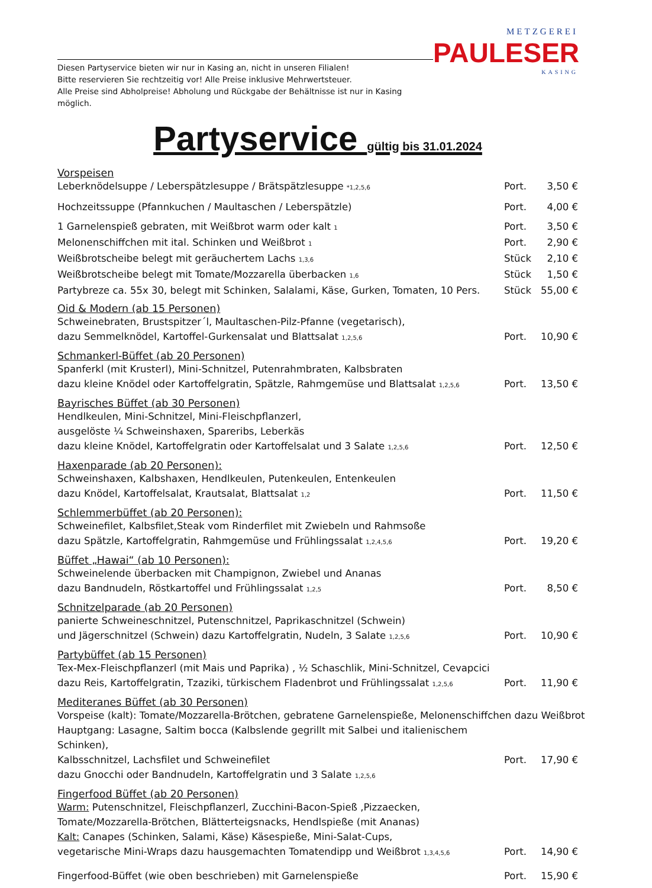Diesen Partyservice bieten wir nur in Kasing an, nicht in unseren Filialen!
Bitte reservieren Sie rechtzeitig vor! Alle Preise inklusive Mehrwertsteuer.
Alle Preise sind Abholpreise! Abholung und Rückgabe der Behältnisse ist nur in Kasing möglich.
METZGEREI
PAULESER
KASING
Partyservice gültig bis 31.01.2024
Vorspeisen
Leberknödelsuppe / Leberspätzlesuppe / Brätspätzlesuppe <sub>*1,2,5,6</sub> Port. 3,50 €
Hochzeitssuppe (Pfannkuchen / Maultaschen / Leberspätzle) Port. 4,00 €
1 Garnelenspieß gebraten, mit Weißbrot warm oder kalt <sub>1</sub> Port. 3,50 €
Melonenschiffchen mit ital. Schinken und Weißbrot <sub>1</sub> Port. 2,90 €
Weißbrotscheibe belegt mit geräuchertem Lachs <sub>1,3,6</sub> Stück 2,10 €
Weißbrotscheibe belegt mit Tomate/Mozzarella überbacken <sub>1,6</sub> Stück 1,50 €
Partybreze ca. 55x 30, belegt mit Schinken, Salalami, Käse, Gurken, Tomaten, 10 Pers. Stück 55,00 €
Oid & Modern (ab 15 Personen)
Schweinebraten, Brustspitzer´l, Maultaschen-Pilz-Pfanne (vegetarisch),
dazu Semmelknödel, Kartoffel-Gurkensalat und Blattsalat <sub>1,2,5,6</sub>
Port.
10,90 €
Schmankerl-Büffet (ab 20 Personen)
Spanferkl (mit Krusterl), Mini-Schnitzel, Putenrahmbraten, Kalbsbraten
dazu kleine Knödel oder Kartoffelgratin, Spätzle, Rahmgemüse und Blattsalat <sub>1,2,5,6</sub>
Port.
13,50 €
Bayrisches Büffet (ab 30 Personen)
Hendlkeulen, Mini-Schnitzel, Mini-Fleischpflanzerl,
ausgelöste ¼ Schweinshaxen, Spareribs, Leberkäs
dazu kleine Knödel, Kartoffelgratin oder Kartoffelsalat und 3 Salate <sub>1,2,5,6</sub>
Port.
12,50 €
Haxenparade (ab 20 Personen):
Schweinshaxen, Kalbshaxen, Hendlkeulen, Putenkeulen, Entenkeulen
dazu Knödel, Kartoffelsalat, Krautsalat, Blattsalat <sub>1,2</sub>
Port.
11,50 €
Schlemmerbüffet (ab 20 Personen):
Schweinefilet, Kalbsfilet,Steak vom Rinderfilet mit Zwiebeln und Rahmsoße
dazu Spätzle, Kartoffelgratin, Rahmgemüse und Frühlingssalat <sub>1,2,4,5,6</sub>
Port.
19,20 €
Büffet „Hawai“ (ab 10 Personen):
Schweinelende überbacken mit Champignon, Zwiebel und Ananas
dazu Bandnudeln, Röstkartoffel und Frühlingssalat <sub>1,2,5</sub>
Port.
8,50 €
Schnitzelparade (ab 20 Personen)
panierte Schweineschnitzel, Putenschnitzel, Paprikaschnitzel (Schwein)
und Jägerschnitzel (Schwein) dazu Kartoffelgratin, Nudeln, 3 Salate <sub>1,2,5,6</sub>
Port.
10,90 €
Partybüffet (ab 15 Personen)
Tex-Mex-Fleischpflanzerl (mit Mais und Paprika) , ½ Schaschlik, Mini-Schnitzel, Cevapcici
dazu Reis, Kartoffelgratin, Tzaziki, türkischem Fladenbrot und Frühlingssalat <sub>1,2,5,6</sub>
Port.
11,90 €
Mediteranes Büffet (ab 30 Personen)
Vorspeise (kalt): Tomate/Mozzarella-Brötchen, gebratene Garnelenspieße, Melonenschiffchen dazu Weißbrot
Hauptgang: Lasagne, Saltim bocca (Kalbslende gegrillt mit Salbei und italienischem Schinken),
Kalbsschnitzel, Lachsfilet und Schweinefilet
dazu Gnocchi oder Bandnudeln, Kartoffelgratin und 3 Salate <sub>1,2,5,6</sub>
Port.
17,90 €
Fingerfood Büffet (ab 20 Personen)
Warm: Putenschnitzel, Fleischpflanzerl, Zucchini-Bacon-Spieß ,Pizzaecken,
Tomate/Mozzarella-Brötchen, Blätterteigsnacks, Hendlspieße (mit Ananas)
Kalt: Canapes (Schinken, Salami, Käse) Käsespieße, Mini-Salat-Cups,
vegetarische Mini-Wraps dazu hausgemachten Tomatendipp und Weißbrot <sub>1,3,4,5,6</sub>
Port.
14,90 €
Fingerfood-Büffet (wie oben beschrieben) mit Garnelenspieße Port. 15,90 €